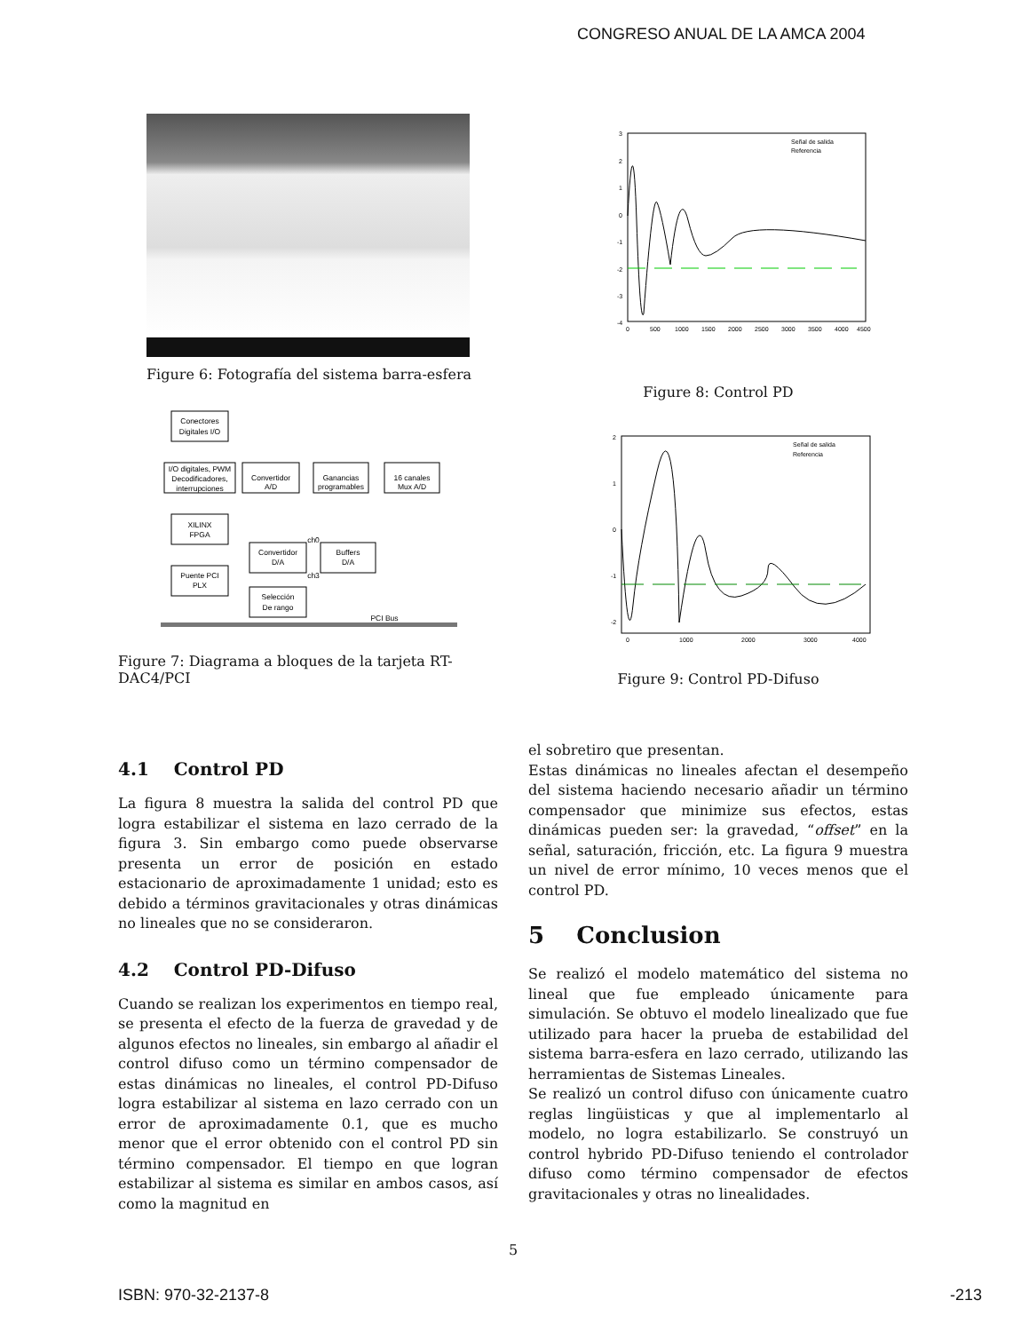CONGRESO ANUAL DE LA AMCA 2004
Figure 6: Fotografía del sistema barra-esfera
Conectores
Digitales I/O
I/O digitales, PWM
Decodificadores,
interrupciones
Convertidor
A/D
Ganancias
programables
16 canales
Mux A/D
XILINX
FPGA
Convertidor
D/A
Buffers
D/A
Puente PCI
PLX
Selección
De rango
PCI Bus
ch0
ch3
Figure 7: Diagrama a bloques de la tarjeta RT-DAC4/PCI
3
2
1
0
-1
-2
-3
-4
0
500
1000
1500
2000
2500
3000
3500
4000
4500
Señal de salida
Referencia
Figure 8: Control PD
2
1
0
-1
-2
0
1000
2000
3000
4000
Señal de salida
Referencia
Figure 9: Control PD-Difuso
4.1 Control PD
La figura 8 muestra la salida del control PD que logra estabilizar el sistema en lazo cerrado de la figura 3. Sin embargo como puede observarse presenta un error de posición en estado estacionario de aproximadamente 1 unidad; esto es debido a términos gravitacionales y otras dinámicas no lineales que no se consideraron.
4.2 Control PD-Difuso
Cuando se realizan los experimentos en tiempo real, se presenta el efecto de la fuerza de gravedad y de algunos efectos no lineales, sin embargo al añadir el control difuso como un término compensador de estas dinámicas no lineales, el control PD-Difuso logra estabilizar al sistema en lazo cerrado con un error de aproximadamente 0.1, que es mucho menor que el error obtenido con el control PD sin término compensador. El tiempo en que logran estabilizar al sistema es similar en ambos casos, así como la magnitud en
el sobretiro que presentan.
Estas dinámicas no lineales afectan el desempeño del sistema haciendo necesario añadir un término compensador que minimize sus efectos, estas dinámicas pueden ser: la gravedad, “offset” en la señal, saturación, fricción, etc. La figura 9 muestra un nivel de error mínimo, 10 veces menos que el control PD.
5 Conclusion
Se realizó el modelo matemático del sistema no lineal que fue empleado únicamente para simulación. Se obtuvo el modelo linealizado que fue utilizado para hacer la prueba de estabilidad del sistema barra-esfera en lazo cerrado, utilizando las herramientas de Sistemas Lineales.
Se realizó un control difuso con únicamente cuatro reglas lingüisticas y que al implementarlo al modelo, no logra estabilizarlo. Se construyó un control hybrido PD-Difuso teniendo el controlador difuso como término compensador de efectos gravitacionales y otras no linealidades.
5
ISBN: 970-32-2137-8 -213